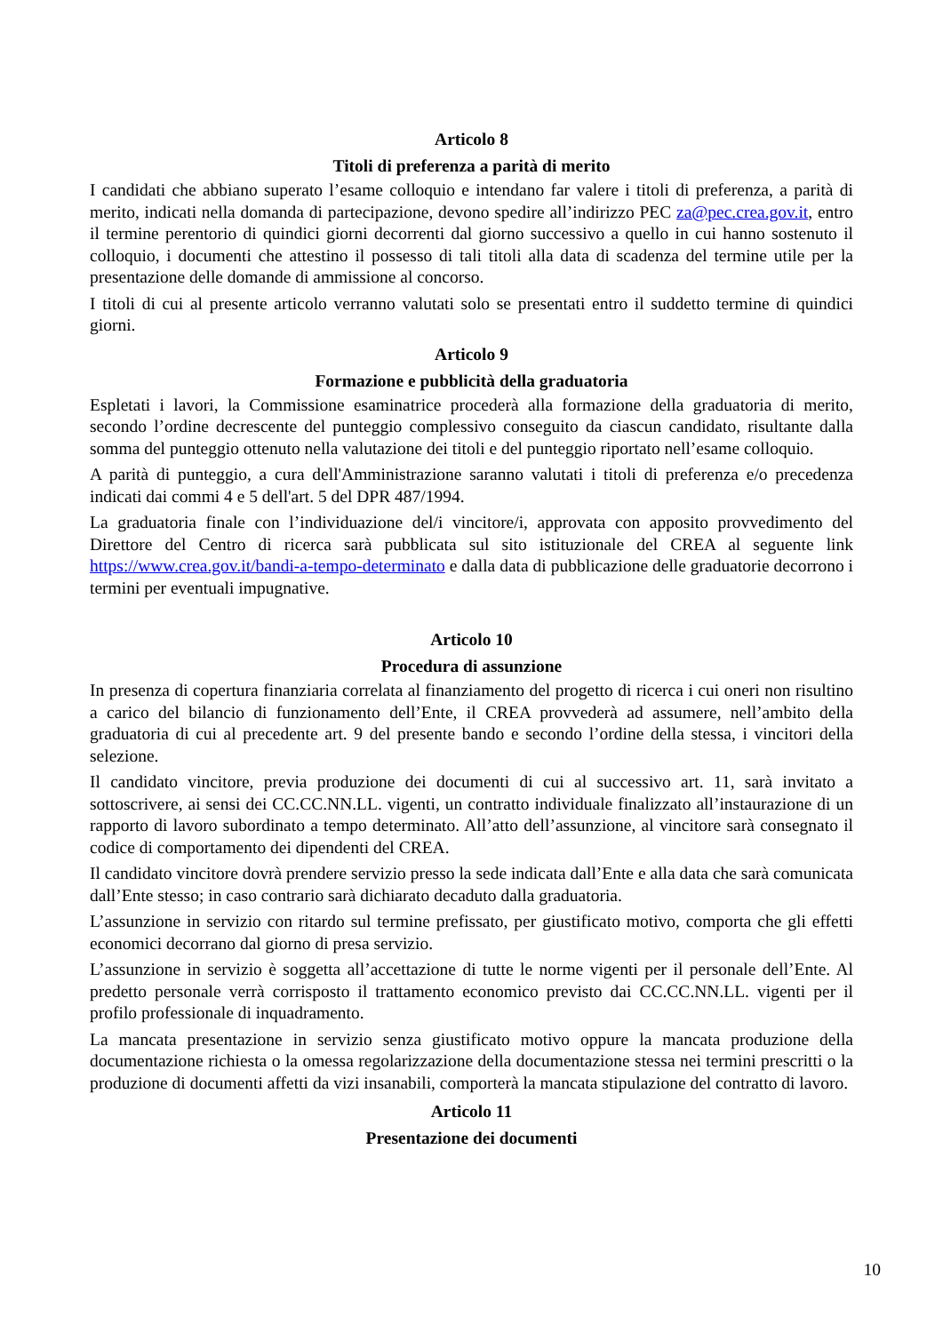Articolo 8
Titoli di preferenza a parità di merito
I candidati che abbiano superato l’esame colloquio e intendano far valere i titoli di preferenza, a parità di merito, indicati nella domanda di partecipazione, devono spedire all’indirizzo PEC za@pec.crea.gov.it, entro il termine perentorio di quindici giorni decorrenti dal giorno successivo a quello in cui hanno sostenuto il colloquio, i documenti che attestino il possesso di tali titoli alla data di scadenza del termine utile per la presentazione delle domande di ammissione al concorso.
I titoli di cui al presente articolo verranno valutati solo se presentati entro il suddetto termine di quindici giorni.
Articolo 9
Formazione e pubblicità della graduatoria
Espletati i lavori, la Commissione esaminatrice procederà alla formazione della graduatoria di merito, secondo l’ordine decrescente del punteggio complessivo conseguito da ciascun candidato, risultante dalla somma del punteggio ottenuto nella valutazione dei titoli e del punteggio riportato nell’esame colloquio.
A parità di punteggio, a cura dell'Amministrazione saranno valutati i titoli di preferenza e/o precedenza indicati dai commi 4 e 5 dell'art. 5 del DPR 487/1994.
La graduatoria finale con l’individuazione del/i vincitore/i, approvata con apposito provvedimento del Direttore del Centro di ricerca sarà pubblicata sul sito istituzionale del CREA al seguente link https://www.crea.gov.it/bandi-a-tempo-determinato e dalla data di pubblicazione delle graduatorie decorrono i termini per eventuali impugnative.
Articolo 10
Procedura di assunzione
In presenza di copertura finanziaria correlata al finanziamento del progetto di ricerca i cui oneri non risultino a carico del bilancio di funzionamento dell’Ente, il CREA provvederà ad assumere, nell’ambito della graduatoria di cui al precedente art. 9 del presente bando e secondo l’ordine della stessa, i vincitori della selezione.
Il candidato vincitore, previa produzione dei documenti di cui al successivo art. 11, sarà invitato a sottoscrivere, ai sensi dei CC.CC.NN.LL. vigenti, un contratto individuale finalizzato all’instaurazione di un rapporto di lavoro subordinato a tempo determinato. All’atto dell’assunzione, al vincitore sarà consegnato il codice di comportamento dei dipendenti del CREA.
Il candidato vincitore dovrà prendere servizio presso la sede indicata dall’Ente e alla data che sarà comunicata dall’Ente stesso; in caso contrario sarà dichiarato decaduto dalla graduatoria.
L’assunzione in servizio con ritardo sul termine prefissato, per giustificato motivo, comporta che gli effetti economici decorrano dal giorno di presa servizio.
L’assunzione in servizio è soggetta all’accettazione di tutte le norme vigenti per il personale dell’Ente. Al predetto personale verrà corrisposto il trattamento economico previsto dai CC.CC.NN.LL. vigenti per il profilo professionale di inquadramento.
La mancata presentazione in servizio senza giustificato motivo oppure la mancata produzione della documentazione richiesta o la omessa regolarizzazione della documentazione stessa nei termini prescritti o la produzione di documenti affetti da vizi insanabili, comporterà la mancata stipulazione del contratto di lavoro.
Articolo 11
Presentazione dei documenti
10